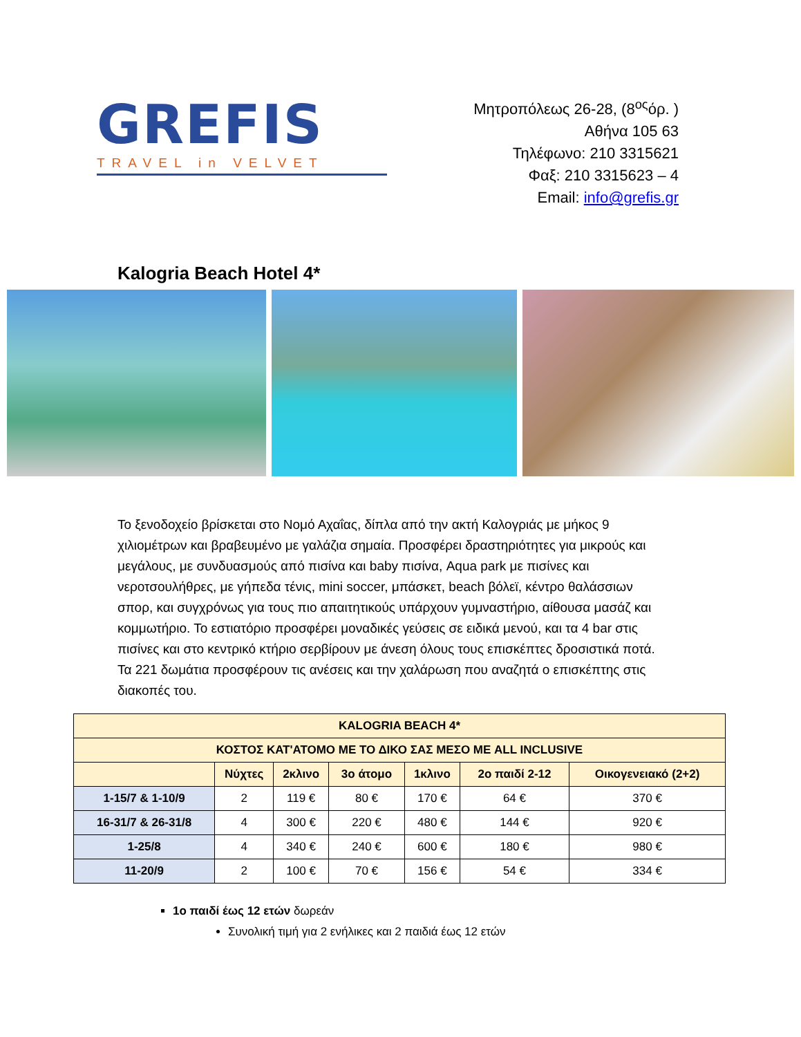GREFIS
TRAVEL in VELVET
Μητροπόλεως 26-28, (8<sup>ος</sup>όρ. )
Αθήνα 105 63
Τηλέφωνο: 210 3315621
Φαξ: 210 3315623 – 4
Email: info@grefis.gr
Kalogria Beach Hotel 4*
Το ξενοδοχείο βρίσκεται στο Νομό Αχαΐας, δίπλα από την ακτή Καλογριάς με μήκος 9 χιλιομέτρων και βραβευμένο με γαλάζια σημαία. Προσφέρει δραστηριότητες για μικρούς και μεγάλους, με συνδυασμούς από πισίνα και baby πισίνα, Aqua park με πισίνες και νεροτσουλήθρες, με γήπεδα τένις, mini soccer, μπάσκετ, beach βόλεϊ, κέντρο θαλάσσιων σπορ, και συγχρόνως για τους πιο απαιτητικούς υπάρχουν γυμναστήριο, αίθουσα μασάζ και κομμωτήριο. Το εστιατόριο προσφέρει μοναδικές γεύσεις σε ειδικά μενού, και τα 4 bar στις πισίνες και στο κεντρικό κτήριο σερβίρουν με άνεση όλους τους επισκέπτες δροσιστικά ποτά. Τα 221 δωμάτια προσφέρουν τις ανέσεις και την χαλάρωση που αναζητά ο επισκέπτης στις διακοπές του.
| KALOGRIA BEACH 4* | | | | | | |
| --- | --- | --- | --- | --- | --- | --- |
| ΚΟΣΤΟΣ ΚΑΤ'ΑΤΟΜΟ ΜΕ ΤΟ ΔΙΚΟ ΣΑΣ ΜΕΣΟ ΜΕ ALL INCLUSIVE | | | | | | |
| | Νύχτες | 2κλινο | 3ο άτομο | 1κλινο | 2ο παιδί 2-12 | Οικογενειακό (2+2) |
| 1-15/7 & 1-10/9 | 2 | 119 € | 80 € | 170 € | 64 € | 370 € |
| 16-31/7 & 26-31/8 | 4 | 300 € | 220 € | 480 € | 144 € | 920 € |
| 1-25/8 | 4 | 340 € | 240 € | 600 € | 180 € | 980 € |
| 11-20/9 | 2 | 100 € | 70 € | 156 € | 54 € | 334 € |
1ο παιδί έως 12 ετών δωρεάν
Συνολική τιμή για 2 ενήλικες και 2 παιδιά έως 12 ετών